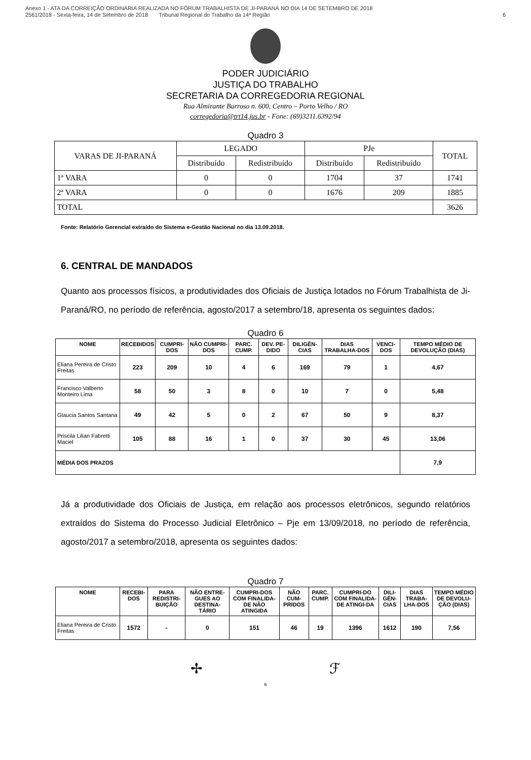Anexo 1 - ATA DA CORREIÇÃO ORDINÁRIA REALIZADA NO FÓRUM TRABALHISTA DE JI-PARANÁ NO DIA 14 DE SETEMBRO DE 2018
2561/2018 - Sexta-feira, 14 de Setembro de 2018 Tribunal Regional do Trabalho da 14ª Região
6
PODER JUDICIÁRIO
JUSTIÇA DO TRABALHO
SECRETARIA DA CORREGEDORIA REGIONAL
Rua Almirante Barroso n. 600, Centro – Porto Velho / RO
corregedoria@trt14.jus.br - Fone: (69)3211.6392/94
Quadro 3
| VARAS DE JI-PARANÁ | LEGADO | | PJe | | TOTAL |
| --- | --- | --- | --- | --- | --- |
| | Distribuído | Redistribuído | Distribuído | Redistribuído | |
| 1ª VARA | 0 | 0 | 1704 | 37 | 1741 |
| 2ª VARA | 0 | 0 | 1676 | 209 | 1885 |
| TOTAL | | | | | 3626 |
Fonte: Relatório Gerencial extraído do Sistema e-Gestão Nacional no dia 13.09.2018.
6. CENTRAL DE MANDADOS
Quanto aos processos físicos, a produtividades dos Oficiais de Justiça lotados no Fórum Trabalhista de Ji-Paraná/RO, no período de referência, agosto/2017 a setembro/18, apresenta os seguintes dados:
Quadro 6
| NOME | RECEBIDOS | CUMPRI-DOS | NÃO CUMPRI-DOS | PARC. CUMP. | DEV. PE-DIDO | DILIGÊN-CIAS | DIAS TRABALHA-DOS | VENCI-DOS | TEMPO MÉDIO DE DEVOLUÇÃO (DIAS) |
| --- | --- | --- | --- | --- | --- | --- | --- | --- | --- |
| Eliana Pereira de Cristo Freitas | 223 | 209 | 10 | 4 | 6 | 169 | 79 | 1 | 4,67 |
| Francisco Valberto Monteiro Lima | 58 | 50 | 3 | 8 | 0 | 10 | 7 | 0 | 5,48 |
| Glaucia Santos Santana | 49 | 42 | 5 | 0 | 2 | 67 | 50 | 9 | 8,37 |
| Priscila Lilian Fabretti Maciel | 105 | 88 | 16 | 1 | 0 | 37 | 30 | 45 | 13,06 |
| MÉDIA DOS PRAZOS | | | | | | | | | 7,9 |
Já a produtividade dos Oficiais de Justiça, em relação aos processos eletrônicos, segundo relatórios extraídos do Sistema do Processo Judicial Eletrônico – Pje em 13/09/2018, no período de referência, agosto/2017 a setembro/2018, apresenta os seguintes dados:
Quadro 7
| NOME | RECEBI-DOS | PARA REDISTRI-BUIÇÃO | NÃO ENTRE-GUES AO DESTINA-TÁRIO | CUMPRI-DOS COM FINALIDA-DE NÃO ATINGIDA | NÃO CUM-PRIDOS | PARC. CUMP. | CUMPRI-DO COM FINALIDA-DE ATINGI-DA | DILI-GÊN-CIAS | DIAS TRABA-LHA-DOS | TEMPO MÉDIO DE DEVOLU-ÇÃO (DIAS) |
| --- | --- | --- | --- | --- | --- | --- | --- | --- | --- | --- |
| Eliana Pereira de Cristo Freitas | 1572 | - | 0 | 151 | 46 | 19 | 1396 | 1612 | 190 | 7,56 |
✢ ℱ
6